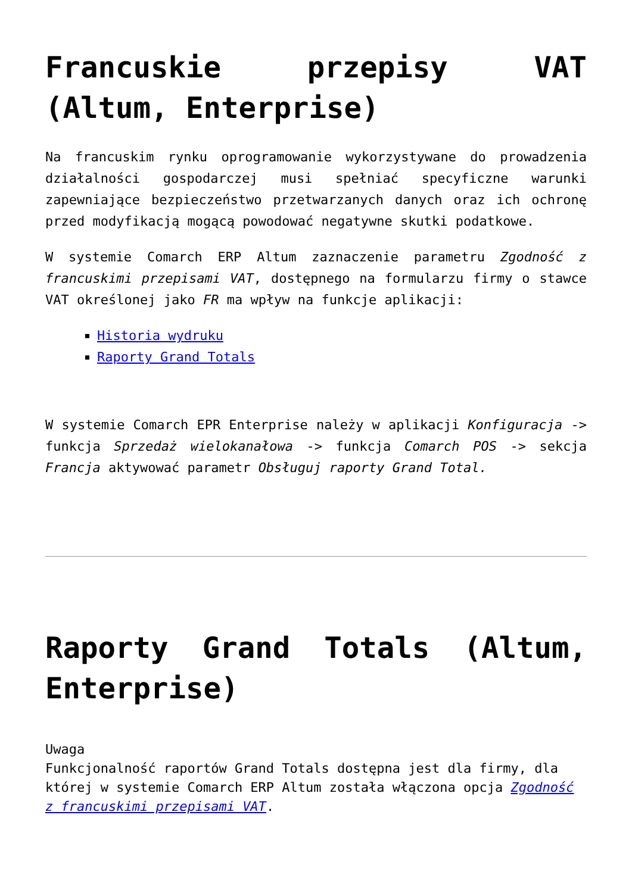Francuskie przepisy VAT (Altum, Enterprise)
Na francuskim rynku oprogramowanie wykorzystywane do prowadzenia działalności gospodarczej musi spełniać specyficzne warunki zapewniające bezpieczeństwo przetwarzanych danych oraz ich ochronę przed modyfikacją mogącą powodować negatywne skutki podatkowe.
W systemie Comarch ERP Altum zaznaczenie parametru Zgodność z francuskimi przepisami VAT, dostępnego na formularzu firmy o stawce VAT określonej jako FR ma wpływ na funkcje aplikacji:
Historia wydruku
Raporty Grand Totals
W systemie Comarch EPR Enterprise należy w aplikacji Konfiguracja -> funkcja Sprzedaż wielokanałowa -> funkcja Comarch POS -> sekcja Francja aktywować parametr Obsługuj raporty Grand Total.
Raporty Grand Totals (Altum, Enterprise)
Uwaga
Funkcjonalność raportów Grand Totals dostępna jest dla firmy, dla której w systemie Comarch ERP Altum została włączona opcja Zgodność z francuskimi przepisami VAT.